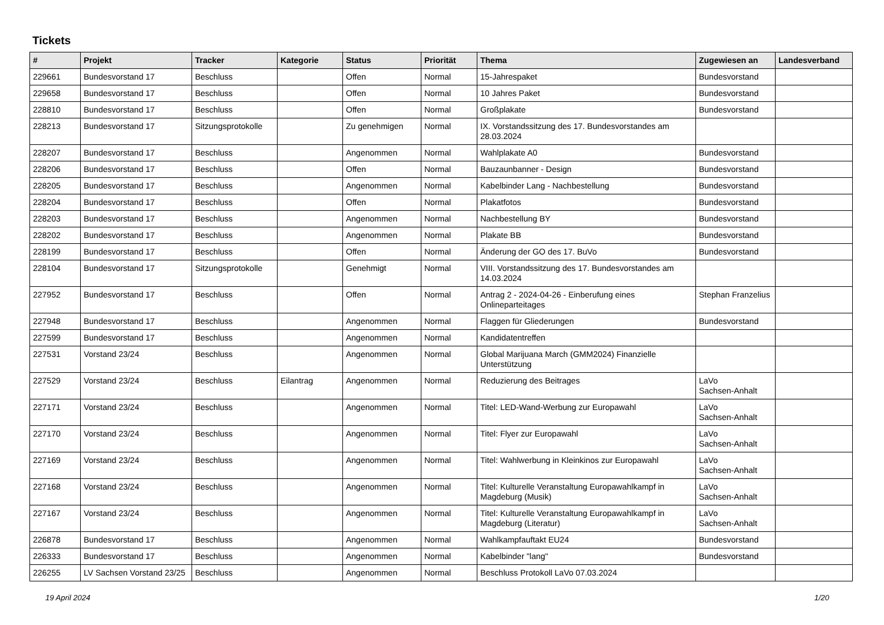Tickets
| # | Projekt | Tracker | Kategorie | Status | Priorität | Thema | Zugewiesen an | Landesverband |
| --- | --- | --- | --- | --- | --- | --- | --- | --- |
| 229661 | Bundesvorstand 17 | Beschluss | | Offen | Normal | 15-Jahrespaket | Bundesvorstand | |
| 229658 | Bundesvorstand 17 | Beschluss | | Offen | Normal | 10 Jahres Paket | Bundesvorstand | |
| 228810 | Bundesvorstand 17 | Beschluss | | Offen | Normal | Großplakate | Bundesvorstand | |
| 228213 | Bundesvorstand 17 | Sitzungsprotokolle | | Zu genehmigen | Normal | IX. Vorstandssitzung des 17. Bundesvorstandes am 28.03.2024 | | |
| 228207 | Bundesvorstand 17 | Beschluss | | Angenommen | Normal | Wahlplakate A0 | Bundesvorstand | |
| 228206 | Bundesvorstand 17 | Beschluss | | Offen | Normal | Bauzaunbanner - Design | Bundesvorstand | |
| 228205 | Bundesvorstand 17 | Beschluss | | Angenommen | Normal | Kabelbinder Lang - Nachbestellung | Bundesvorstand | |
| 228204 | Bundesvorstand 17 | Beschluss | | Offen | Normal | Plakatfotos | Bundesvorstand | |
| 228203 | Bundesvorstand 17 | Beschluss | | Angenommen | Normal | Nachbestellung BY | Bundesvorstand | |
| 228202 | Bundesvorstand 17 | Beschluss | | Angenommen | Normal | Plakate BB | Bundesvorstand | |
| 228199 | Bundesvorstand 17 | Beschluss | | Offen | Normal | Änderung der GO des 17. BuVo | Bundesvorstand | |
| 228104 | Bundesvorstand 17 | Sitzungsprotokolle | | Genehmigt | Normal | VIII. Vorstandssitzung des 17. Bundesvorstandes am 14.03.2024 | | |
| 227952 | Bundesvorstand 17 | Beschluss | | Offen | Normal | Antrag 2 - 2024-04-26 - Einberufung eines Onlineparteitages | Stephan Franzelius | |
| 227948 | Bundesvorstand 17 | Beschluss | | Angenommen | Normal | Flaggen für Gliederungen | Bundesvorstand | |
| 227599 | Bundesvorstand 17 | Beschluss | | Angenommen | Normal | Kandidatentreffen | | |
| 227531 | Vorstand 23/24 | Beschluss | | Angenommen | Normal | Global Marijuana March (GMM2024) Finanzielle Unterstützung | | |
| 227529 | Vorstand 23/24 | Beschluss | Eilantrag | Angenommen | Normal | Reduzierung des Beitrages | LaVo Sachsen-Anhalt | |
| 227171 | Vorstand 23/24 | Beschluss | | Angenommen | Normal | Titel: LED-Wand-Werbung zur Europawahl | LaVo Sachsen-Anhalt | |
| 227170 | Vorstand 23/24 | Beschluss | | Angenommen | Normal | Titel: Flyer zur Europawahl | LaVo Sachsen-Anhalt | |
| 227169 | Vorstand 23/24 | Beschluss | | Angenommen | Normal | Titel: Wahlwerbung in Kleinkinos zur Europawahl | LaVo Sachsen-Anhalt | |
| 227168 | Vorstand 23/24 | Beschluss | | Angenommen | Normal | Titel: Kulturelle Veranstaltung Europawahlkampf in Magdeburg (Musik) | LaVo Sachsen-Anhalt | |
| 227167 | Vorstand 23/24 | Beschluss | | Angenommen | Normal | Titel: Kulturelle Veranstaltung Europawahlkampf in Magdeburg (Literatur) | LaVo Sachsen-Anhalt | |
| 226878 | Bundesvorstand 17 | Beschluss | | Angenommen | Normal | Wahlkampfauftakt EU24 | Bundesvorstand | |
| 226333 | Bundesvorstand 17 | Beschluss | | Angenommen | Normal | Kabelbinder "lang" | Bundesvorstand | |
| 226255 | LV Sachsen Vorstand 23/25 | Beschluss | | Angenommen | Normal | Beschluss Protokoll LaVo 07.03.2024 | | |
19 April 2024 1/20